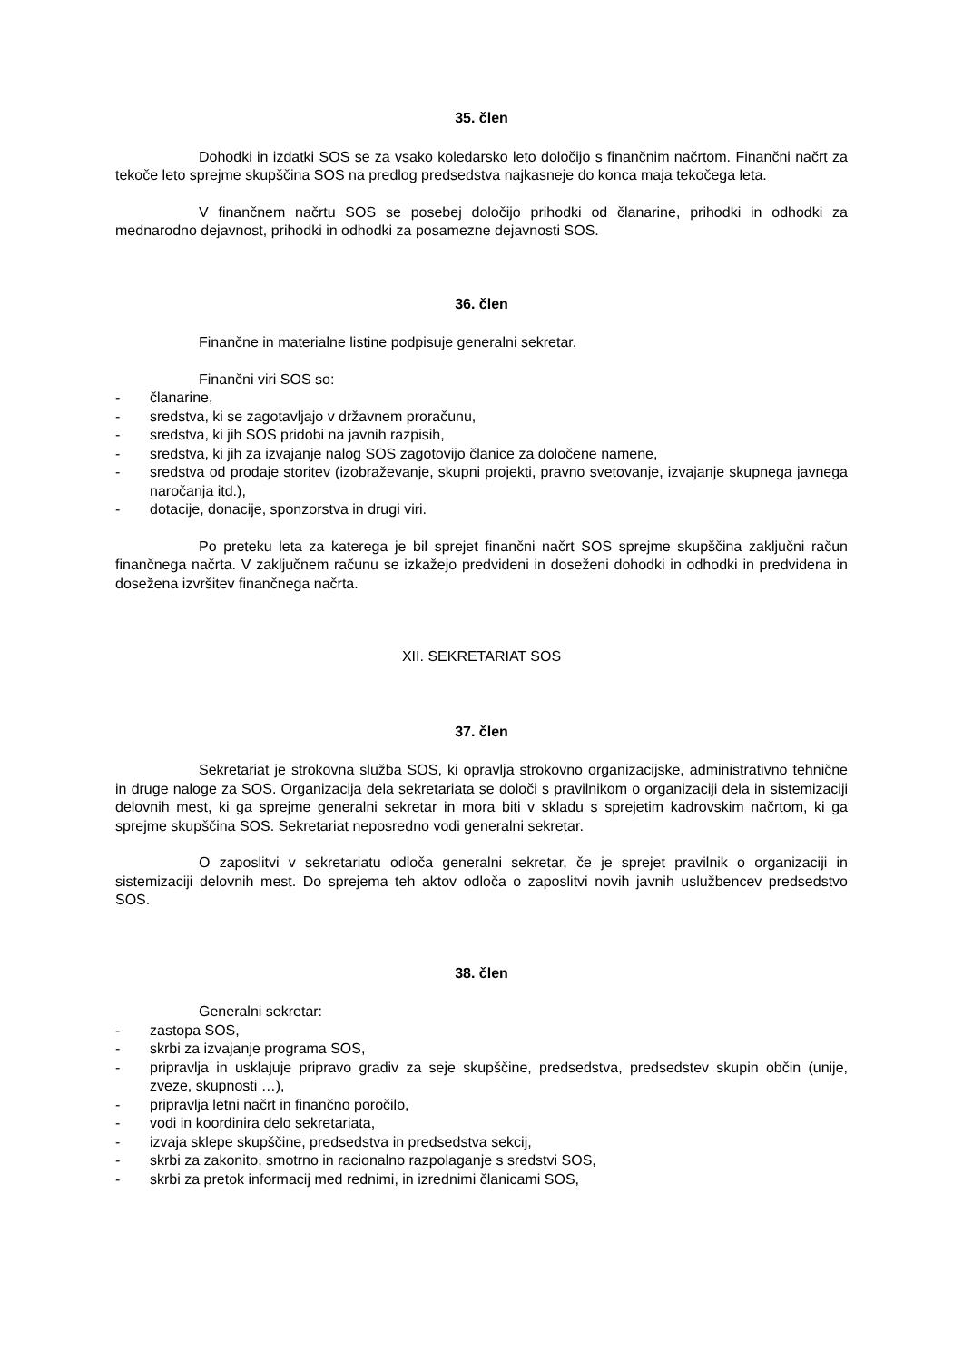35. člen
Dohodki in izdatki SOS se za vsako koledarsko leto določijo s finančnim načrtom. Finančni načrt za tekoče leto sprejme skupščina SOS na predlog predsedstva najkasneje do konca maja tekočega leta.
V finančnem načrtu SOS se posebej določijo prihodki od članarine, prihodki in odhodki za mednarodno dejavnost, prihodki in odhodki za posamezne dejavnosti SOS.
36. člen
Finančne in materialne listine podpisuje generalni sekretar.
Finančni viri SOS so:
- članarine,
- sredstva, ki se zagotavljajo v državnem proračunu,
- sredstva, ki jih SOS pridobi na javnih razpisih,
- sredstva, ki jih za izvajanje nalog SOS zagotovijo članice za določene namene,
- sredstva od prodaje storitev (izobraževanje, skupni projekti, pravno svetovanje, izvajanje skupnega javnega naročanja itd.),
- dotacije, donacije, sponzorstva in drugi viri.
Po preteku leta za katerega je bil sprejet finančni načrt SOS sprejme skupščina zaključni račun finančnega načrta. V zaključnem računu se izkažejo predvideni in doseženi dohodki in odhodki in predvidena in dosežena izvršitev finančnega načrta.
XII. SEKRETARIAT SOS
37. člen
Sekretariat je strokovna služba SOS, ki opravlja strokovno organizacijske, administrativno tehnične in druge naloge za SOS. Organizacija dela sekretariata se določi s pravilnikom o organizaciji dela in sistemizaciji delovnih mest, ki ga sprejme generalni sekretar in mora biti v skladu s sprejetim kadrovskim načrtom, ki ga sprejme skupščina SOS. Sekretariat neposredno vodi generalni sekretar.
O zaposlitvi v sekretariatu odloča generalni sekretar, če je sprejet pravilnik o organizaciji in sistemizaciji delovnih mest. Do sprejema teh aktov odloča o zaposlitvi novih javnih uslužbencev predsedstvo SOS.
38. člen
Generalni sekretar:
- zastopa SOS,
- skrbi za izvajanje programa SOS,
- pripravlja in usklajuje pripravo gradiv za seje skupščine, predsedstva, predsedstev skupin občin (unije, zveze, skupnosti …),
- pripravlja letni načrt in finančno poročilo,
- vodi in koordinira delo sekretariata,
- izvaja sklepe skupščine, predsedstva in predsedstva sekcij,
- skrbi za zakonito, smotrno in racionalno razpolaganje s sredstvi SOS,
- skrbi za pretok informacij med rednimi, in izrednimi članicami SOS,